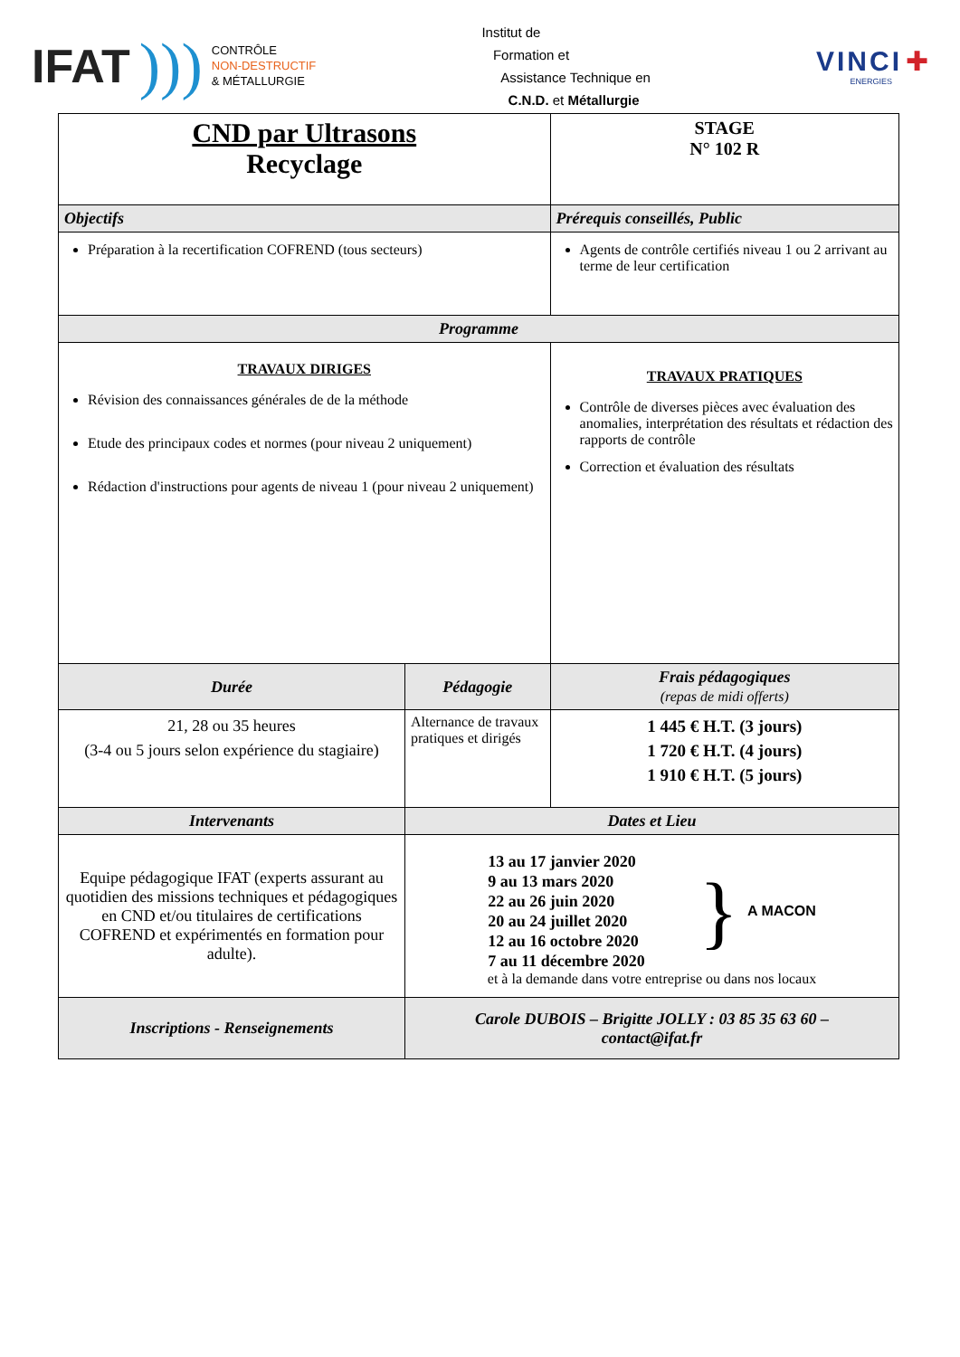IFAT)))
CONTRÔLE
NON-DESTRUCTIF
& MÉTALLURGIE
Institut de
Formation et
Assistance Technique en
C.N.D. et Métallurgie
VINCI ✚
ENERGIES
| CND par Ultrasons Recyclage | | | STAGE N° 102 R |
| Objectifs | | Prérequis conseillés, Public | |
| Préparation à la recertification COFREND (tous secteurs) | | Agents de contrôle certifiés niveau 1 ou 2 arrivant au terme de leur certification | |
| Programme | | | |
| TRAVAUX DIRIGES Révision des connaissances générales de de la méthode Etude des principaux codes et normes (pour niveau 2 uniquement) Rédaction d'instructions pour agents de niveau 1 (pour niveau 2 uniquement) | | TRAVAUX PRATIQUES Contrôle de diverses pièces avec évaluation des anomalies, interprétation des résultats et rédaction des rapports de contrôle Correction et évaluation des résultats | |
| Durée | Pédagogie | | Frais pédagogiques (repas de midi offerts) |
| 21, 28 ou 35 heures (3-4 ou 5 jours selon expérience du stagiaire) | Alternance de travaux pratiques et dirigés | | 1 445 € H.T. (3 jours) 1 720 € H.T. (4 jours) 1 910 € H.T. (5 jours) |
| Intervenants | Dates et Lieu | | |
| Equipe pédagogique IFAT (experts assurant au quotidien des missions techniques et pédagogiques en CND et/ou titulaires de certifications COFREND et expérimentés en formation pour adulte). | 13 au 17 janvier 2020 9 au 13 mars 2020 22 au 26 juin 2020 20 au 24 juillet 2020 12 au 16 octobre 2020 7 au 11 décembre 2020 } A MACON et à la demande dans votre entreprise ou dans nos locaux | | |
| Inscriptions - Renseignements | Carole DUBOIS – Brigitte JOLLY : 03 85 35 63 60 – contact@ifat.fr | | |